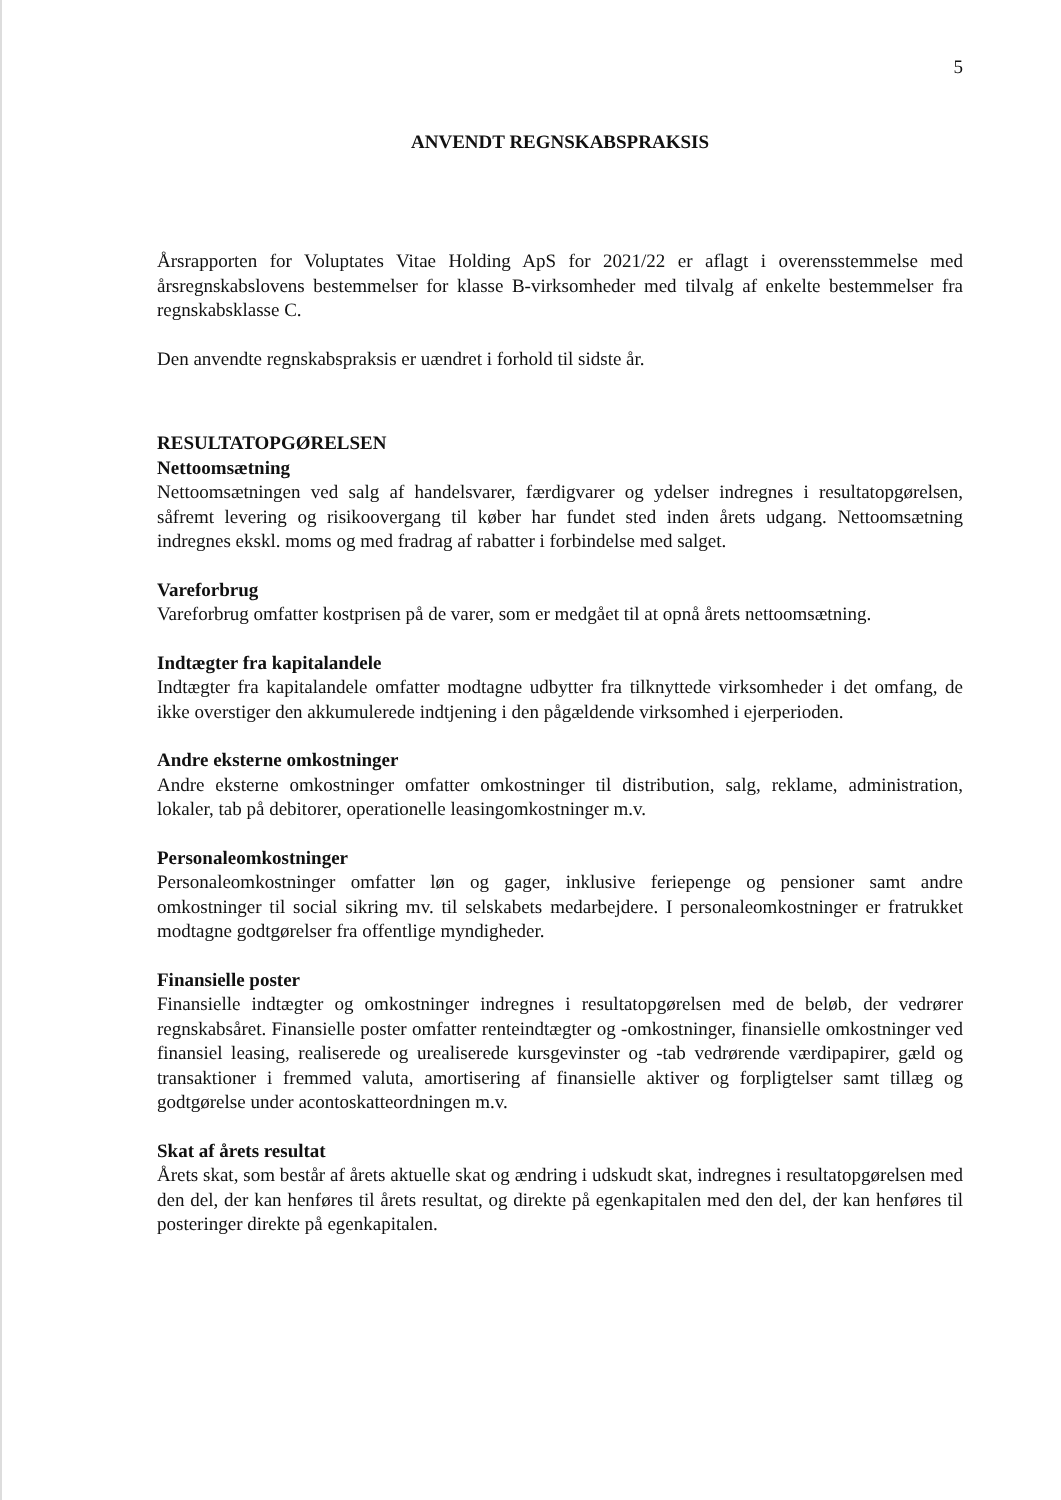5
ANVENDT REGNSKABSPRAKSIS
Årsrapporten for Voluptates Vitae Holding ApS for 2021/22 er aflagt i overensstemmelse med årsregnskabslovens bestemmelser for klasse B-virksomheder med tilvalg af enkelte bestemmelser fra regnskabsklasse C.
Den anvendte regnskabspraksis er uændret i forhold til sidste år.
RESULTATOPGØRELSEN
Nettoomsætning
Nettoomsætningen ved salg af handelsvarer, færdigvarer og ydelser indregnes i resultatopgørelsen, såfremt levering og risikoovergang til køber har fundet sted inden årets udgang. Nettoomsætning indregnes ekskl. moms og med fradrag af rabatter i forbindelse med salget.
Vareforbrug
Vareforbrug omfatter kostprisen på de varer, som er medgået til at opnå årets nettoomsætning.
Indtægter fra kapitalandele
Indtægter fra kapitalandele omfatter modtagne udbytter fra tilknyttede virksomheder i det omfang, de ikke overstiger den akkumulerede indtjening i den pågældende virksomhed i ejerperioden.
Andre eksterne omkostninger
Andre eksterne omkostninger omfatter omkostninger til distribution, salg, reklame, administration, lokaler, tab på debitorer, operationelle leasingomkostninger m.v.
Personaleomkostninger
Personaleomkostninger omfatter løn og gager, inklusive feriepenge og pensioner samt andre omkostninger til social sikring mv. til selskabets medarbejdere. I personaleomkostninger er fratrukket modtagne godtgørelser fra offentlige myndigheder.
Finansielle poster
Finansielle indtægter og omkostninger indregnes i resultatopgørelsen med de beløb, der vedrører regnskabsåret. Finansielle poster omfatter renteindtægter og -omkostninger, finansielle omkostninger ved finansiel leasing, realiserede og urealiserede kursgevinster og -tab vedrørende værdipapirer, gæld og transaktioner i fremmed valuta, amortisering af finansielle aktiver og forpligtelser samt tillæg og godtgørelse under acontoskatteordningen m.v.
Skat af årets resultat
Årets skat, som består af årets aktuelle skat og ændring i udskudt skat, indregnes i resultatopgørelsen med den del, der kan henføres til årets resultat, og direkte på egenkapitalen med den del, der kan henføres til posteringer direkte på egenkapitalen.